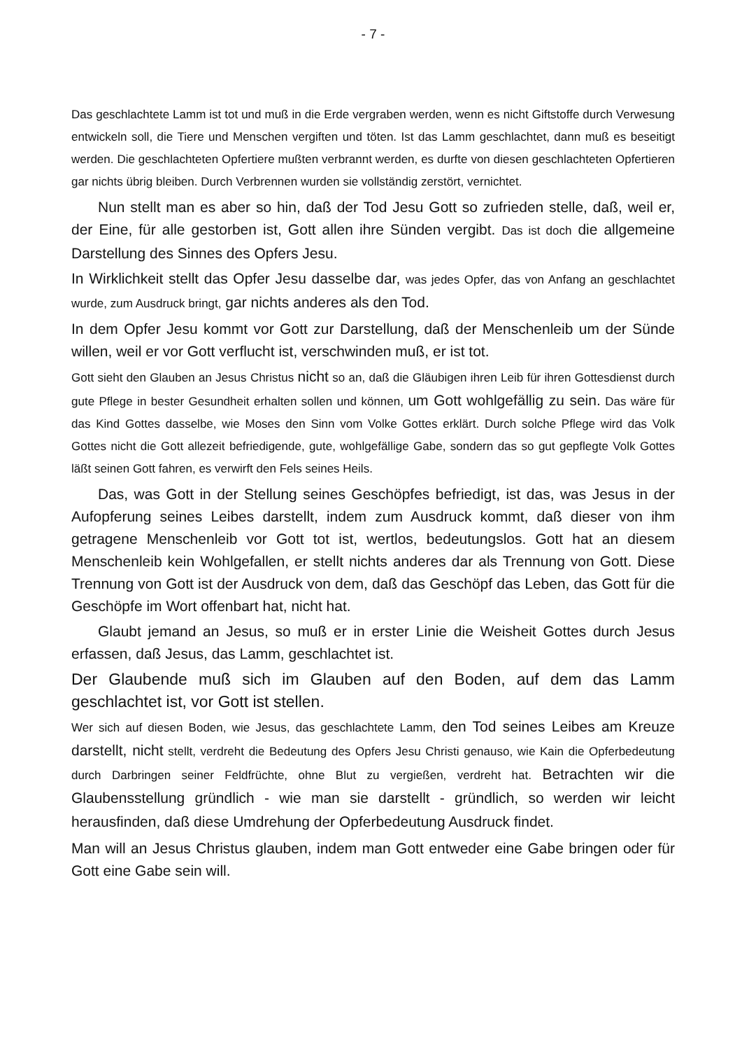- 7 -
Das geschlachtete Lamm ist tot und muß in die Erde vergraben werden, wenn es nicht Giftstoffe durch Verwesung entwickeln soll, die Tiere und Menschen vergiften und töten. Ist das Lamm geschlachtet, dann muß es beseitigt werden. Die geschlachteten Opfertiere mußten verbrannt werden, es durfte von diesen geschlachteten Opfertieren gar nichts übrig bleiben. Durch Verbrennen wurden sie vollständig zerstört, vernichtet.
Nun stellt man es aber so hin, daß der Tod Jesu Gott so zufrieden stelle, daß, weil er, der Eine, für alle gestorben ist, Gott allen ihre Sünden vergibt. Das ist doch die allgemeine Darstellung des Sinnes des Opfers Jesu.
In Wirklichkeit stellt das Opfer Jesu dasselbe dar, was jedes Opfer, das von Anfang an geschlachtet wurde, zum Ausdruck bringt, gar nichts anderes als den Tod.
In dem Opfer Jesu kommt vor Gott zur Darstellung, daß der Menschenleib um der Sünde willen, weil er vor Gott verflucht ist, verschwinden muß, er ist tot.
Gott sieht den Glauben an Jesus Christus nicht so an, daß die Gläubigen ihren Leib für ihren Gottesdienst durch gute Pflege in bester Gesundheit erhalten sollen und können, um Gott wohlgefällig zu sein. Das wäre für das Kind Gottes dasselbe, wie Moses den Sinn vom Volke Gottes erklärt. Durch solche Pflege wird das Volk Gottes nicht die Gott allezeit befriedigende, gute, wohlgefällige Gabe, sondern das so gut gepflegte Volk Gottes läßt seinen Gott fahren, es verwirft den Fels seines Heils.
Das, was Gott in der Stellung seines Geschöpfes befriedigt, ist das, was Jesus in der Aufopferung seines Leibes darstellt, indem zum Ausdruck kommt, daß dieser von ihm getragene Menschenleib vor Gott tot ist, wertlos, bedeutungslos. Gott hat an diesem Menschenleib kein Wohlgefallen, er stellt nichts anderes dar als Trennung von Gott. Diese Trennung von Gott ist der Ausdruck von dem, daß das Geschöpf das Leben, das Gott für die Geschöpfe im Wort offenbart hat, nicht hat.
Glaubt jemand an Jesus, so muß er in erster Linie die Weisheit Gottes durch Jesus erfassen, daß Jesus, das Lamm, geschlachtet ist.
Der Glaubende muß sich im Glauben auf den Boden, auf dem das Lamm geschlachtet ist, vor Gott ist stellen.
Wer sich auf diesen Boden, wie Jesus, das geschlachtete Lamm, den Tod seines Leibes am Kreuze darstellt, nicht stellt, verdreht die Bedeutung des Opfers Jesu Christi genauso, wie Kain die Opferbedeutung durch Darbringen seiner Feldfrüchte, ohne Blut zu vergießen, verdreht hat. Betrachten wir die Glaubensstellung gründlich - wie man sie darstellt - gründlich, so werden wir leicht herausfinden, daß diese Umdrehung der Opferbedeutung Ausdruck findet.
Man will an Jesus Christus glauben, indem man Gott entweder eine Gabe bringen oder für Gott eine Gabe sein will.